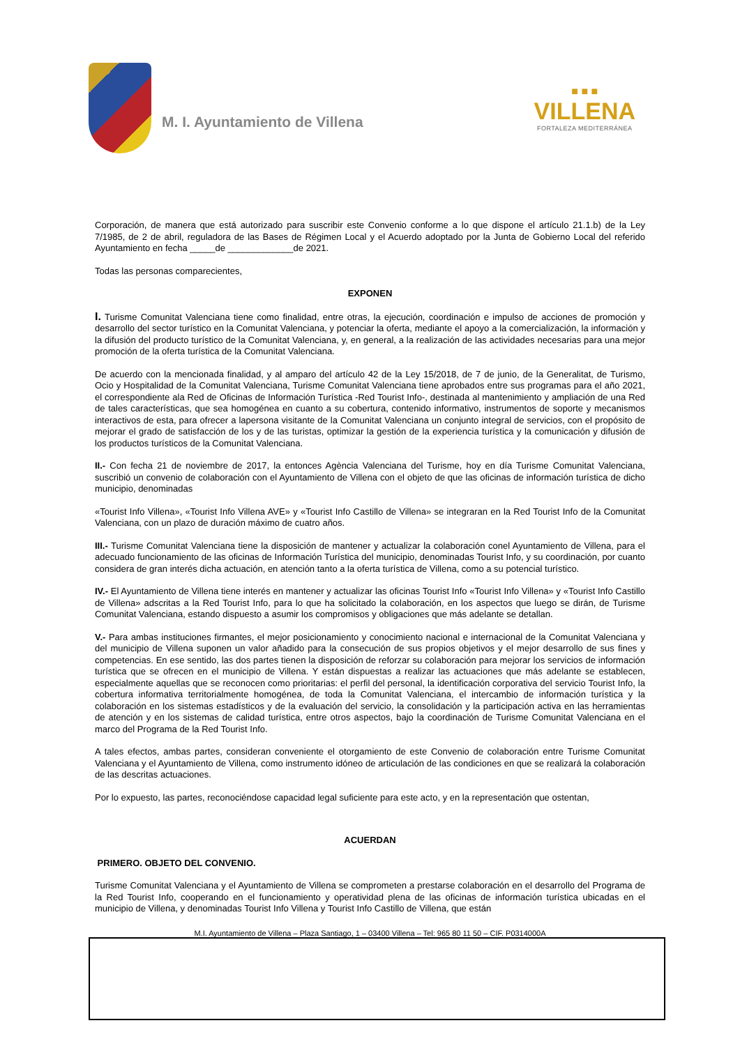M. I. Ayuntamiento de Villena
■ ■ ■
VILLENA
FORTALEZA MEDITERRÁNEA
Corporación, de manera que está autorizado para suscribir este Convenio conforme a lo que dispone el artículo 21.1.b) de la Ley 7/1985, de 2 de abril, reguladora de las Bases de Régimen Local y el Acuerdo adoptado por la Junta de Gobierno Local del referido Ayuntamiento en fecha _____de _____________de 2021.
Todas las personas comparecientes,
EXPONEN
I. Turisme Comunitat Valenciana tiene como finalidad, entre otras, la ejecución, coordinación e impulso de acciones de promoción y desarrollo del sector turístico en la Comunitat Valenciana, y potenciar la oferta, mediante el apoyo a la comercialización, la información y la difusión del producto turístico de la Comunitat Valenciana, y, en general, a la realización de las actividades necesarias para una mejor promoción de la oferta turística de la Comunitat Valenciana.
De acuerdo con la mencionada finalidad, y al amparo del artículo 42 de la Ley 15/2018, de 7 de junio, de la Generalitat, de Turismo, Ocio y Hospitalidad de la Comunitat Valenciana, Turisme Comunitat Valenciana tiene aprobados entre sus programas para el año 2021, el correspondiente ala Red de Oficinas de Información Turística -Red Tourist Info-, destinada al mantenimiento y ampliación de una Red de tales características, que sea homogénea en cuanto a su cobertura, contenido informativo, instrumentos de soporte y mecanismos interactivos de esta, para ofrecer a lapersona visitante de la Comunitat Valenciana un conjunto integral de servicios, con el propósito de mejorar el grado de satisfacción de los y de las turistas, optimizar la gestión de la experiencia turística y la comunicación y difusión de los productos turísticos de la Comunitat Valenciana.
II.- Con fecha 21 de noviembre de 2017, la entonces Agència Valenciana del Turisme, hoy en día Turisme Comunitat Valenciana, suscribió un convenio de colaboración con el Ayuntamiento de Villena con el objeto de que las oficinas de información turística de dicho municipio, denominadas
«Tourist Info Villena», «Tourist Info Villena AVE» y «Tourist Info Castillo de Villena» se integraran en la Red Tourist Info de la Comunitat Valenciana, con un plazo de duración máximo de cuatro años.
III.- Turisme Comunitat Valenciana tiene la disposición de mantener y actualizar la colaboración conel Ayuntamiento de Villena, para el adecuado funcionamiento de las oficinas de Información Turística del municipio, denominadas Tourist Info, y su coordinación, por cuanto considera de gran interés dicha actuación, en atención tanto a la oferta turística de Villena, como a su potencial turístico.
IV.- El Ayuntamiento de Villena tiene interés en mantener y actualizar las oficinas Tourist Info «Tourist Info Villena» y «Tourist Info Castillo de Villena» adscritas a la Red Tourist Info, para lo que ha solicitado la colaboración, en los aspectos que luego se dirán, de Turisme Comunitat Valenciana, estando dispuesto a asumir los compromisos y obligaciones que más adelante se detallan.
V.- Para ambas instituciones firmantes, el mejor posicionamiento y conocimiento nacional e internacional de la Comunitat Valenciana y del municipio de Villena suponen un valor añadido para la consecución de sus propios objetivos y el mejor desarrollo de sus fines y competencias. En ese sentido, las dos partes tienen la disposición de reforzar su colaboración para mejorar los servicios de información turística que se ofrecen en el municipio de Villena. Y están dispuestas a realizar las actuaciones que más adelante se establecen, especialmente aquellas que se reconocen como prioritarias: el perfil del personal, la identificación corporativa del servicio Tourist Info, la cobertura informativa territorialmente homogénea, de toda la Comunitat Valenciana, el intercambio de información turística y la colaboración en los sistemas estadísticos y de la evaluación del servicio, la consolidación y la participación activa en las herramientas de atención y en los sistemas de calidad turística, entre otros aspectos, bajo la coordinación de Turisme Comunitat Valenciana en el marco del Programa de la Red Tourist Info.
A tales efectos, ambas partes, consideran conveniente el otorgamiento de este Convenio de colaboración entre Turisme Comunitat Valenciana y el Ayuntamiento de Villena, como instrumento idóneo de articulación de las condiciones en que se realizará la colaboración de las descritas actuaciones.
Por lo expuesto, las partes, reconociéndose capacidad legal suficiente para este acto, y en la representación que ostentan,
ACUERDAN
PRIMERO. OBJETO DEL CONVENIO.
Turisme Comunitat Valenciana y el Ayuntamiento de Villena se comprometen a prestarse colaboración en el desarrollo del Programa de la Red Tourist Info, cooperando en el funcionamiento y operatividad plena de las oficinas de información turística ubicadas en el municipio de Villena, y denominadas Tourist Info Villena y Tourist Info Castillo de Villena, que están
M.I. Ayuntamiento de Villena – Plaza Santiago, 1 – 03400 Villena – Tel: 965 80 11 50 – CIF. P0314000A